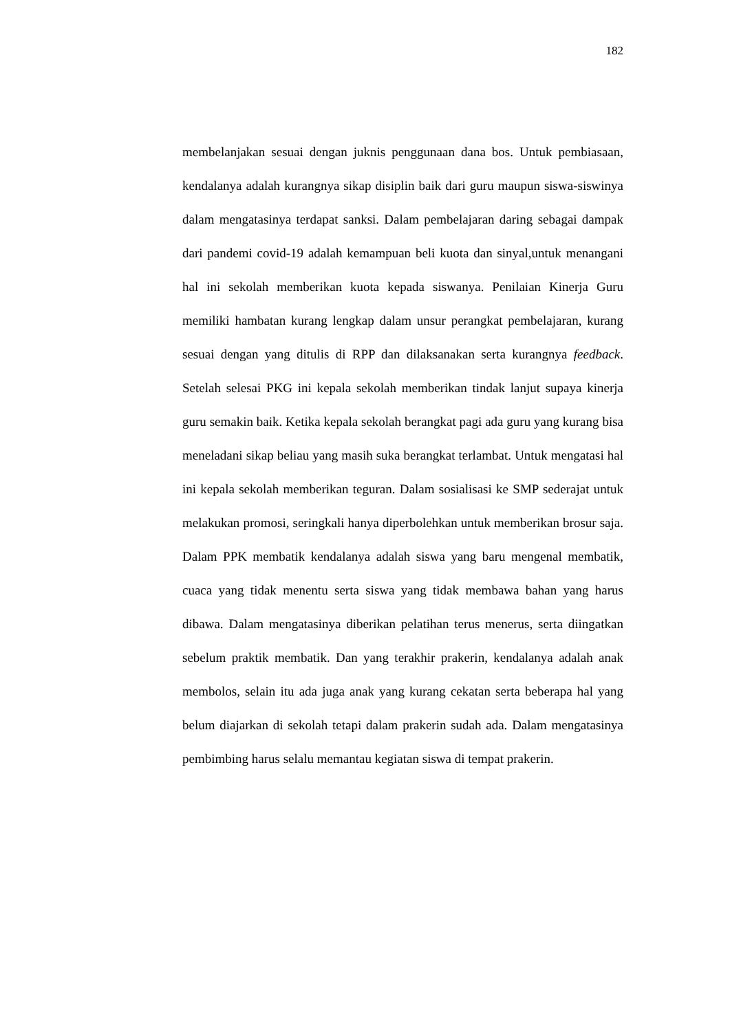182
membelanjakan sesuai dengan juknis penggunaan dana bos. Untuk pembiasaan, kendalanya adalah kurangnya sikap disiplin baik dari guru maupun siswa-siswinya dalam mengatasinya terdapat sanksi. Dalam pembelajaran daring sebagai dampak dari pandemi covid-19 adalah kemampuan beli kuota dan sinyal,untuk menangani hal ini sekolah memberikan kuota kepada siswanya. Penilaian Kinerja Guru memiliki hambatan kurang lengkap dalam unsur perangkat pembelajaran, kurang sesuai dengan yang ditulis di RPP dan dilaksanakan serta kurangnya feedback. Setelah selesai PKG ini kepala sekolah memberikan tindak lanjut supaya kinerja guru semakin baik. Ketika kepala sekolah berangkat pagi ada guru yang kurang bisa meneladani sikap beliau yang masih suka berangkat terlambat. Untuk mengatasi hal ini kepala sekolah memberikan teguran. Dalam sosialisasi ke SMP sederajat untuk melakukan promosi, seringkali hanya diperbolehkan untuk memberikan brosur saja. Dalam PPK membatik kendalanya adalah siswa yang baru mengenal membatik, cuaca yang tidak menentu serta siswa yang tidak membawa bahan yang harus dibawa. Dalam mengatasinya diberikan pelatihan terus menerus, serta diingatkan sebelum praktik membatik. Dan yang terakhir prakerin, kendalanya adalah anak membolos, selain itu ada juga anak yang kurang cekatan serta beberapa hal yang belum diajarkan di sekolah tetapi dalam prakerin sudah ada. Dalam mengatasinya pembimbing harus selalu memantau kegiatan siswa di tempat prakerin.